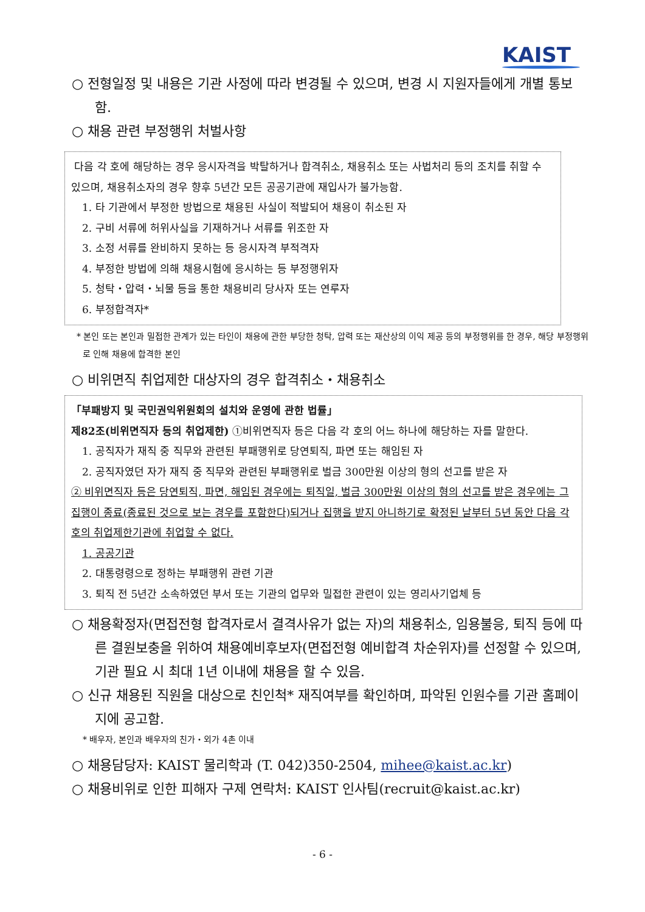KAIST
○ 전형일정 및 내용은 기관 사정에 따라 변경될 수 있으며, 변경 시 지원자들에게 개별 통보함.
○ 채용 관련 부정행위 처벌사항
다음 각 호에 해당하는 경우 응시자격을 박탈하거나 합격취소, 채용취소 또는 사법처리 등의 조치를 취할 수 있으며, 채용취소자의 경우 향후 5년간 모든 공공기관에 재입사가 불가능함.
1. 타 기관에서 부정한 방법으로 채용된 사실이 적발되어 채용이 취소된 자
2. 구비 서류에 허위사실을 기재하거나 서류를 위조한 자
3. 소정 서류를 완비하지 못하는 등 응시자격 부적격자
4. 부정한 방법에 의해 채용시험에 응시하는 등 부정행위자
5. 청탁・압력・뇌물 등을 통한 채용비리 당사자 또는 연루자
6. 부정합격자*
* 본인 또는 본인과 밀접한 관계가 있는 타인이 채용에 관한 부당한 청탁, 압력 또는 재산상의 이익 제공 등의 부정행위를 한 경우, 해당 부정행위로 인해 채용에 합격한 본인
○ 비위면직 취업제한 대상자의 경우 합격취소・채용취소
「부패방지 및 국민권익위원회의 설치와 운영에 관한 법률」
제82조(비위면직자 등의 취업제한) ①비위면직자 등은 다음 각 호의 어느 하나에 해당하는 자를 말한다.
1. 공직자가 재직 중 직무와 관련된 부패행위로 당연퇴직, 파면 또는 해임된 자
2. 공직자였던 자가 재직 중 직무와 관련된 부패행위로 벌금 300만원 이상의 형의 선고를 받은 자
② 비위면직자 등은 당연퇴직, 파면, 해임된 경우에는 퇴직일, 벌금 300만원 이상의 형의 선고를 받은 경우에는 그 집행이 종료(종료된 것으로 보는 경우를 포함한다)되거나 집행을 받지 아니하기로 확정된 날부터 5년 동안 다음 각 호의 취업제한기관에 취업할 수 없다.
1. 공공기관
2. 대통령령으로 정하는 부패행위 관련 기관
3. 퇴직 전 5년간 소속하였던 부서 또는 기관의 업무와 밀접한 관련이 있는 영리사기업체 등
○ 채용확정자(면접전형 합격자로서 결격사유가 없는 자)의 채용취소, 임용불응, 퇴직 등에 따른 결원보충을 위하여 채용예비후보자(면접전형 예비합격 차순위자)를 선정할 수 있으며, 기관 필요 시 최대 1년 이내에 채용을 할 수 있음.
○ 신규 채용된 직원을 대상으로 친인척* 재직여부를 확인하며, 파악된 인원수를 기관 홈페이지에 공고함.
* 배우자, 본인과 배우자의 친가・외가 4촌 이내
○ 채용담당자: KAIST 물리학과 (T. 042)350-2504, mihee@kaist.ac.kr)
○ 채용비위로 인한 피해자 구제 연락처: KAIST 인사팀(recruit@kaist.ac.kr)
- 6 -